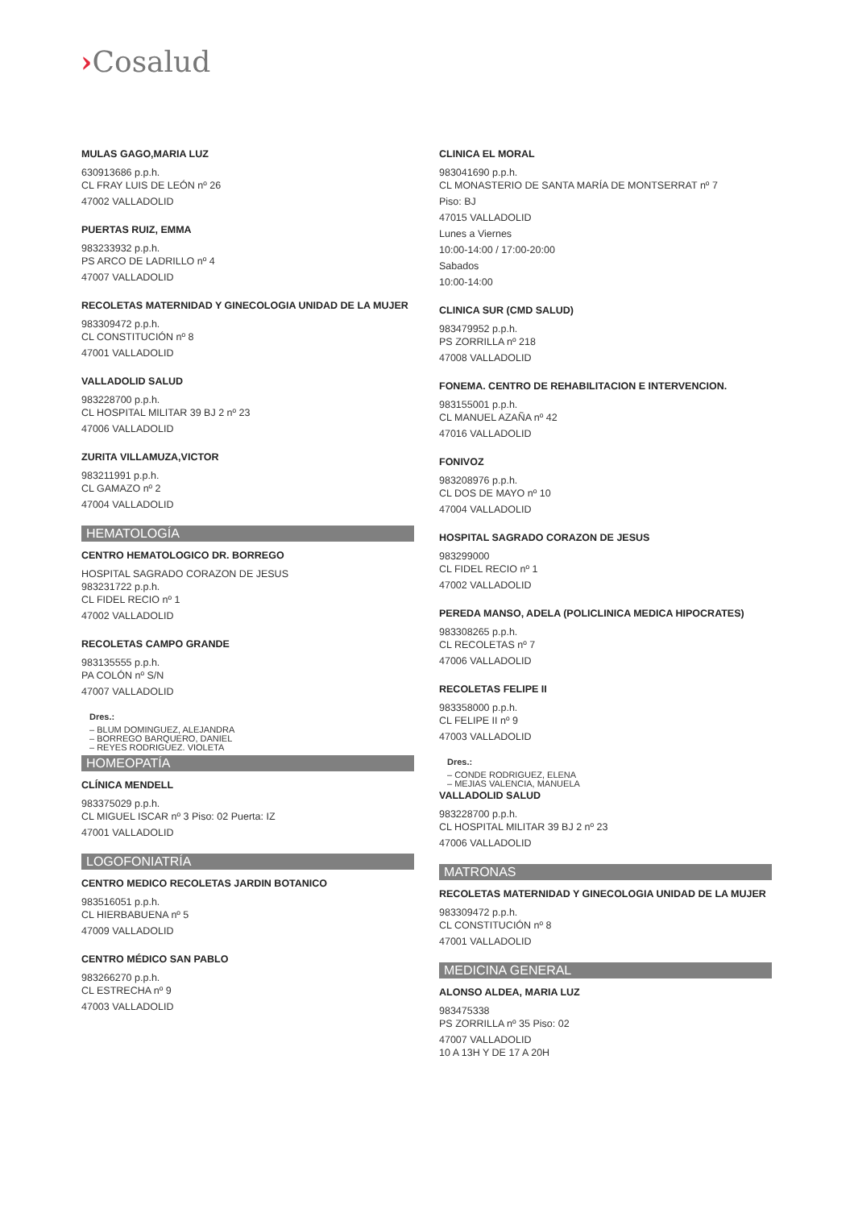›Cosalud
MULAS GAGO,MARIA LUZ
630913686 p.p.h.
CL FRAY LUIS DE LEÓN nº 26
47002 VALLADOLID
PUERTAS RUIZ, EMMA
983233932 p.p.h.
PS ARCO DE LADRILLO nº 4
47007 VALLADOLID
RECOLETAS MATERNIDAD Y GINECOLOGIA UNIDAD DE LA MUJER
983309472 p.p.h.
CL CONSTITUCIÓN nº 8
47001 VALLADOLID
VALLADOLID SALUD
983228700 p.p.h.
CL HOSPITAL MILITAR 39 BJ 2 nº 23
47006 VALLADOLID
ZURITA VILLAMUZA,VICTOR
983211991 p.p.h.
CL GAMAZO nº 2
47004 VALLADOLID
HEMATOLOGÍA
CENTRO HEMATOLOGICO DR. BORREGO
HOSPITAL SAGRADO CORAZON DE JESUS
983231722 p.p.h.
CL FIDEL RECIO nº 1
47002 VALLADOLID
RECOLETAS CAMPO GRANDE
983135555 p.p.h.
PA COLÓN nº S/N
47007 VALLADOLID
Dres.:
– BLUM DOMINGUEZ, ALEJANDRA
– BORREGO BARQUERO, DANIEL
– REYES RODRIGUEZ. VIOLETA
HOMEOPATÍA
CLÍNICA MENDELL
983375029 p.p.h.
CL MIGUEL ISCAR nº 3 Piso: 02 Puerta: IZ
47001 VALLADOLID
LOGOFONIATRÍA
CENTRO MEDICO RECOLETAS JARDIN BOTANICO
983516051 p.p.h.
CL HIERBABUENA nº 5
47009 VALLADOLID
CENTRO MÉDICO SAN PABLO
983266270 p.p.h.
CL ESTRECHA nº 9
47003 VALLADOLID
CLINICA EL MORAL
983041690 p.p.h.
CL MONASTERIO DE SANTA MARÍA DE MONTSERRAT nº 7
Piso: BJ
47015 VALLADOLID
Lunes a Viernes
10:00-14:00 / 17:00-20:00
Sabados
10:00-14:00
CLINICA SUR (CMD SALUD)
983479952 p.p.h.
PS ZORRILLA nº 218
47008 VALLADOLID
FONEMA. CENTRO DE REHABILITACION E INTERVENCION.
983155001 p.p.h.
CL MANUEL AZAÑA nº 42
47016 VALLADOLID
FONIVOZ
983208976 p.p.h.
CL DOS DE MAYO nº 10
47004 VALLADOLID
HOSPITAL SAGRADO CORAZON DE JESUS
983299000
CL FIDEL RECIO nº 1
47002 VALLADOLID
PEREDA MANSO, ADELA (POLICLINICA MEDICA HIPOCRATES)
983308265 p.p.h.
CL RECOLETAS nº 7
47006 VALLADOLID
RECOLETAS FELIPE II
983358000 p.p.h.
CL FELIPE II nº 9
47003 VALLADOLID
Dres.:
– CONDE RODRIGUEZ, ELENA
– MEJIAS VALENCIA, MANUELA
VALLADOLID SALUD
983228700 p.p.h.
CL HOSPITAL MILITAR 39 BJ 2 nº 23
47006 VALLADOLID
MATRONAS
RECOLETAS MATERNIDAD Y GINECOLOGIA UNIDAD DE LA MUJER
983309472 p.p.h.
CL CONSTITUCIÓN nº 8
47001 VALLADOLID
MEDICINA GENERAL
ALONSO ALDEA, MARIA LUZ
983475338
PS ZORRILLA nº 35 Piso: 02
47007 VALLADOLID
10 A 13H Y DE 17 A 20H